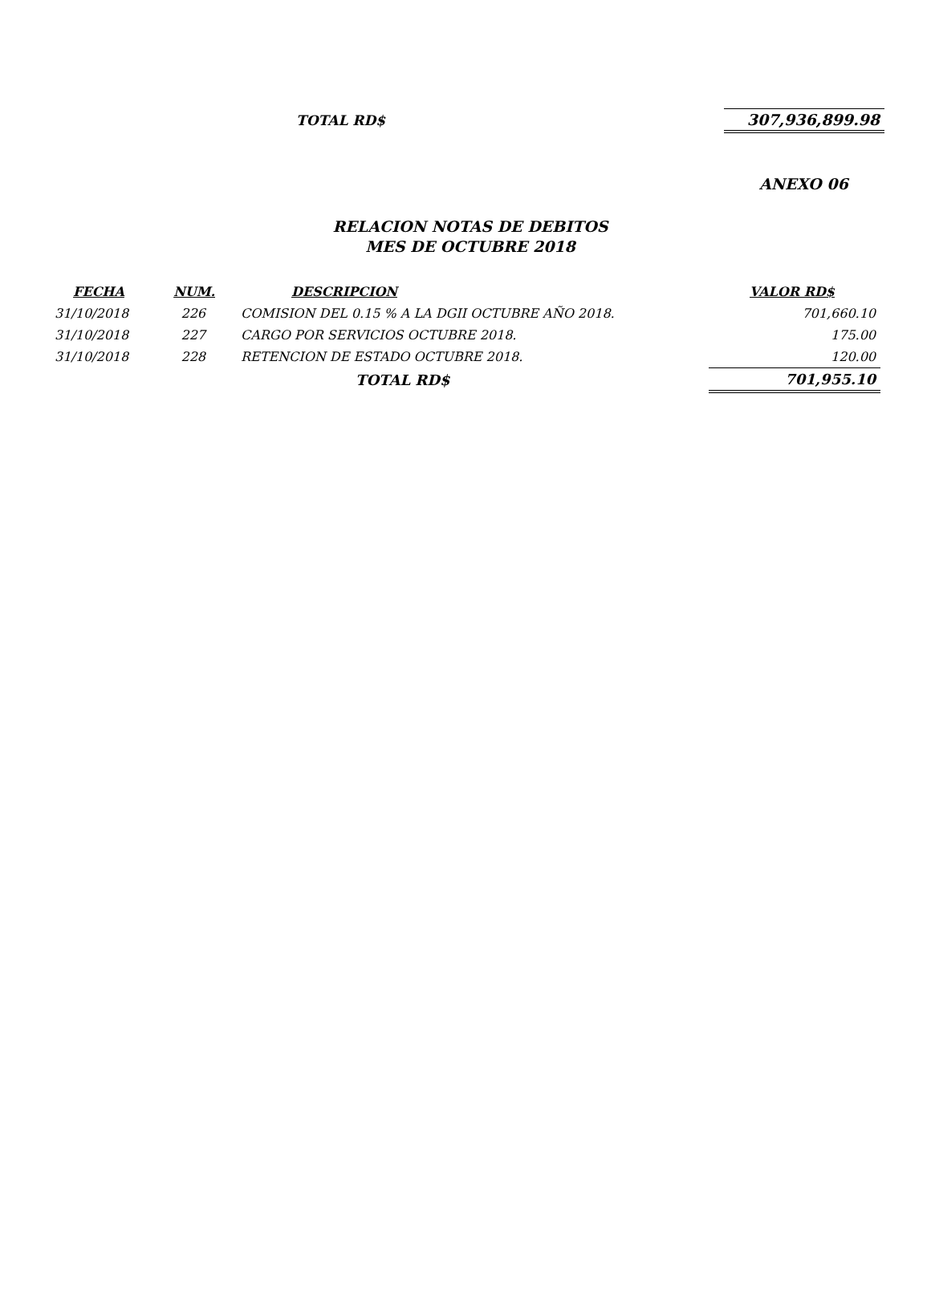TOTAL RD$ 307,936,899.98
ANEXO 06
RELACION NOTAS DE DEBITOS
MES DE OCTUBRE 2018
| FECHA | NUM. | DESCRIPCION | VALOR RD$ |
| --- | --- | --- | --- |
| 31/10/2018 | 226 | COMISION DEL 0.15 % A LA DGII OCTUBRE AÑO 2018. | 701,660.10 |
| 31/10/2018 | 227 | CARGO POR SERVICIOS OCTUBRE 2018. | 175.00 |
| 31/10/2018 | 228 | RETENCION DE ESTADO OCTUBRE 2018. | 120.00 |
| | | TOTAL RD$ | 701,955.10 |